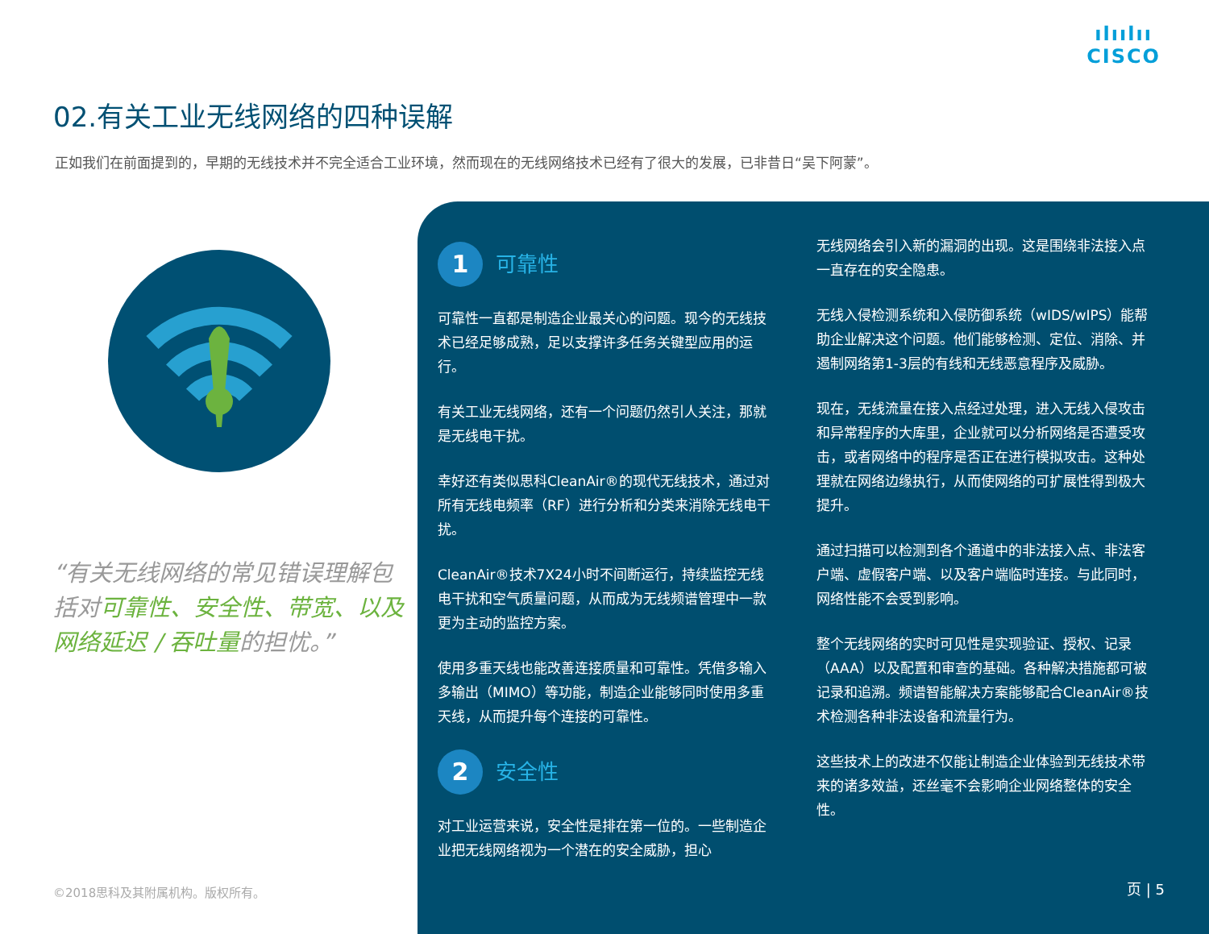ılıılıı
CISCO
02.有关工业无线网络的四种误解
正如我们在前面提到的，早期的无线技术并不完全适合工业环境，然而现在的无线网络技术已经有了很大的发展，已非昔日“吴下阿蒙”。
“有关无线网络的常见错误理解包括对可靠性、安全性、带宽、以及网络延迟 / 吞吐量的担忧。”
©2018思科及其附属机构。版权所有。
1
可靠性
可靠性一直都是制造企业最关心的问题。现今的无线技术已经足够成熟，足以支撑许多任务关键型应用的运行。
有关工业无线网络，还有一个问题仍然引人关注，那就是无线电干扰。
幸好还有类似思科CleanAir®的现代无线技术，通过对所有无线电频率（RF）进行分析和分类来消除无线电干扰。
CleanAir®技术7X24小时不间断运行，持续监控无线电干扰和空气质量问题，从而成为无线频谱管理中一款更为主动的监控方案。
使用多重天线也能改善连接质量和可靠性。凭借多输入多输出（MIMO）等功能，制造企业能够同时使用多重天线，从而提升每个连接的可靠性。
2
安全性
对工业运营来说，安全性是排在第一位的。一些制造企业把无线网络视为一个潜在的安全威胁，担心
无线网络会引入新的漏洞的出现。这是围绕非法接入点一直存在的安全隐患。
无线入侵检测系统和入侵防御系统（wIDS/wIPS）能帮助企业解决这个问题。他们能够检测、定位、消除、并遏制网络第1-3层的有线和无线恶意程序及威胁。
现在，无线流量在接入点经过处理，进入无线入侵攻击和异常程序的大库里，企业就可以分析网络是否遭受攻击，或者网络中的程序是否正在进行模拟攻击。这种处理就在网络边缘执行，从而使网络的可扩展性得到极大提升。
通过扫描可以检测到各个通道中的非法接入点、非法客户端、虚假客户端、以及客户端临时连接。与此同时，网络性能不会受到影响。
整个无线网络的实时可见性是实现验证、授权、记录（AAA）以及配置和审查的基础。各种解决措施都可被记录和追溯。频谱智能解决方案能够配合CleanAir®技术检测各种非法设备和流量行为。
这些技术上的改进不仅能让制造企业体验到无线技术带来的诸多效益，还丝毫不会影响企业网络整体的安全性。
页 | 5